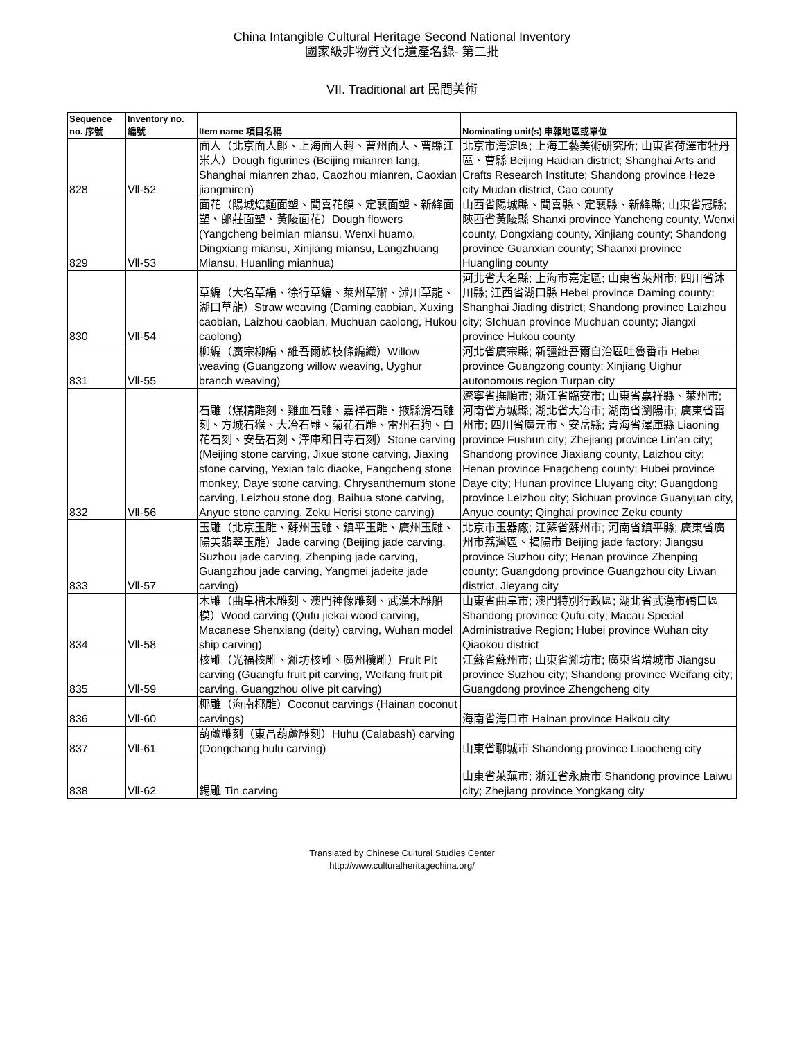China Intangible Cultural Heritage Second National Inventory
國家級非物質文化遺產名錄- 第二批
VII. Traditional art 民間美術
| Sequence no. 序號 | Inventory no. 編號 | Item name 項目名稱 | Nominating unit(s) 申報地區或單位 |
| --- | --- | --- | --- |
| 828 | Ⅶ-52 | 面人（北京面人郎、上海面人趙、曹州面人、曹縣江米人）Dough figurines (Beijing mianren lang, Shanghai mianren zhao, Caozhou mianren, Caoxian jiangmiren) | 北京市海淀區; 上海工藝美術研究所; 山東省荷澤市牡丹區、曹縣 Beijing Haidian district; Shanghai Arts and Crafts Research Institute; Shandong province Heze city Mudan district, Cao county |
| 829 | Ⅶ-53 | 面花（陽城焙麵面塑、聞喜花饃、定襄面塑、新絳面塑、郎莊面塑、黃陵面花）Dough flowers (Yangcheng beimian miansu, Wenxi huamo, Dingxiang miansu, Xinjiang miansu, Langzhuang Miansu, Huanling mianhua) | 山西省陽城縣、聞喜縣、定襄縣、新絳縣; 山東省冠縣; 陝西省黃陵縣 Shanxi province Yancheng county, Wenxi county, Dongxiang county, Xinjiang county; Shandong province Guanxian county; Shaanxi province Huangling county |
| 830 | Ⅶ-54 | 草編（大名草編、徐行草編、萊州草辮、沭川草龍、湖口草龍）Straw weaving (Daming caobian, Xuxing caobian, Laizhou caobian, Muchuan caolong, Hukou caolong) | 河北省大名縣; 上海市嘉定區; 山東省萊州市; 四川省沐川縣; 江西省湖口縣 Hebei province Daming county; Shanghai Jiading district; Shandong province Laizhou city; SIchuan province Muchuan county; Jiangxi province Hukou county |
| 831 | Ⅶ-55 | 柳編（廣宗柳編、維吾爾族枝條編織）Willow weaving (Guangzong willow weaving, Uyghur branch weaving) | 河北省廣宗縣; 新疆維吾爾自治區吐魯番市 Hebei province Guangzong county; Xinjiang Uighur autonomous region Turpan city |
| 832 | Ⅶ-56 | 石雕（煤精雕刻、雞血石雕、嘉祥石雕、掖縣滑石雕刻、方城石猴、大冶石雕、菊花石雕、雷州石狗、白花石刻、安岳石刻、澤庫和日寺石刻）Stone carving (Meijing stone carving, Jixue stone carving, Jiaxing stone carving, Yexian talc diaoke, Fangcheng stone monkey, Daye stone carving, Chrysanthemum stone carving, Leizhou stone dog, Baihua stone carving, Anyue stone carving, Zeku Herisi stone carving) | 遼寧省撫順市; 浙江省臨安市; 山東省嘉祥縣、萊州市; 河南省方城縣; 湖北省大冶市; 湖南省瀏陽市; 廣東省雷州市; 四川省廣元市、安岳縣; 青海省澤庫縣 Liaoning province Fushun city; Zhejiang province Lin'an city; Shandong province Jiaxiang county, Laizhou city; Henan province Fnagcheng county; Hubei province Daye city; Hunan province LIuyang city; Guangdong province Leizhou city; Sichuan province Guanyuan city, Anyue county; Qinghai province Zeku county |
| 833 | Ⅶ-57 | 玉雕（北京玉雕、蘇州玉雕、鎮平玉雕、廣州玉雕、陽美翡翠玉雕）Jade carving (Beijing jade carving, Suzhou jade carving, Zhenping jade carving, Guangzhou jade carving, Yangmei jadeite jade carving) | 北京市玉器廠; 江蘇省蘇州市; 河南省鎮平縣; 廣東省廣州市荔灣區、揭陽市 Beijing jade factory; Jiangsu province Suzhou city; Henan province Zhenping county; Guangdong province Guangzhou city Liwan district, Jieyang city |
| 834 | Ⅶ-58 | 木雕（曲阜楷木雕刻、澳門神像雕刻、武漢木雕船模）Wood carving (Qufu jiekai wood carving, Macanese Shenxiang (deity) carving, Wuhan model ship carving) | 山東省曲阜市; 澳門特別行政區; 湖北省武漢市礄口區 Shandong province Qufu city; Macau Special Administrative Region; Hubei province Wuhan city Qiaokou district |
| 835 | Ⅶ-59 | 核雕（光福核雕、濰坊核雕、廣州欖雕）Fruit Pit carving (Guangfu fruit pit carving, Weifang fruit pit carving, Guangzhou olive pit carving) | 江蘇省蘇州市; 山東省濰坊市; 廣東省增城市 Jiangsu province Suzhou city; Shandong province Weifang city; Guangdong province Zhengcheng city |
| 836 | Ⅶ-60 | 椰雕（海南椰雕）Coconut carvings (Hainan coconut carvings) | 海南省海口市 Hainan province Haikou city |
| 837 | Ⅶ-61 | 葫蘆雕刻（東昌葫蘆雕刻）Huhu (Calabash) carving (Dongchang hulu carving) | 山東省聊城市 Shandong province Liaocheng city |
| 838 | Ⅶ-62 | 錫雕 Tin carving | 山東省萊蕪市; 浙江省永康市 Shandong province Laiwu city; Zhejiang province Yongkang city |
Translated by Chinese Cultural Studies Center
http://www.culturalheritagechina.org/